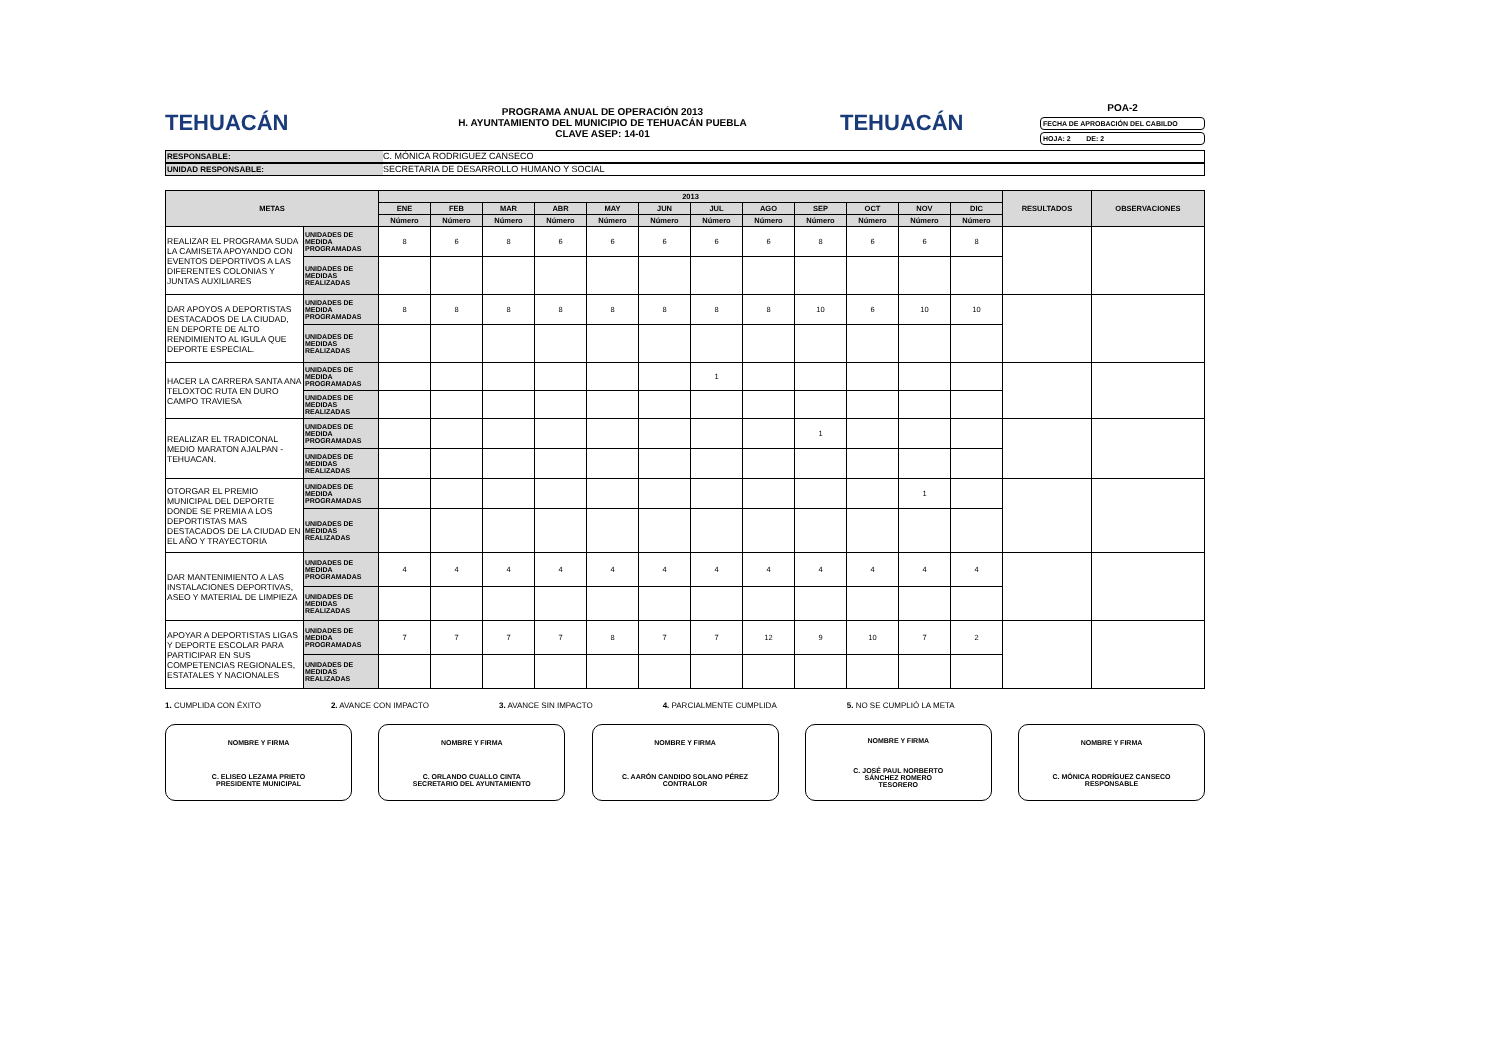TEHUACÁN
PROGRAMA ANUAL DE OPERACIÓN 2013
H. AYUNTAMIENTO DEL MUNICIPIO DE TEHUACÁN PUEBLA
CLAVE ASEP: 14-01
TEHUACÁN
POA-2
FECHA DE APROBACIÓN DEL CABILDO
HOJA: 2 DE: 2
RESPONSABLE: C. MÓNICA RODRIGUEZ CANSECO
UNIDAD RESPONSABLE: SECRETARIA DE DESARROLLO HUMANO Y SOCIAL
| METAS | | 2013 | | | | | | | | | | | | RESULTADOS | OBSERVACIONES |
| --- | --- | --- | --- | --- | --- | --- | --- | --- | --- | --- | --- | --- | --- | --- | --- |
| | | ENE | FEB | MAR | ABR | MAY | JUN | JUL | AGO | SEP | OCT | NOV | DIC | | |
| | | Número | Número | Número | Número | Número | Número | Número | Número | Número | Número | Número | Número | | |
| REALIZAR EL PROGRAMA SUDA LA CAMISETA APOYANDO CON EVENTOS DEPORTIVOS A LAS DIFERENTES COLONIAS Y JUNTAS AUXILIARES | UNIDADES DE MEDIDA PROGRAMADAS | 8 | 6 | 8 | 6 | 6 | 6 | 6 | 6 | 8 | 6 | 6 | 8 | | |
| | UNIDADES DE MEDIDAS REALIZADAS | | | | | | | | | | | | | | |
| DAR APOYOS A DEPORTISTAS DESTACADOS DE LA CIUDAD, EN DEPORTE DE ALTO RENDIMIENTO AL IGULA QUE DEPORTE ESPECIAL. | UNIDADES DE MEDIDA PROGRAMADAS | 8 | 8 | 8 | 8 | 8 | 8 | 8 | 8 | 10 | 6 | 10 | 10 | | |
| | UNIDADES DE MEDIDAS REALIZADAS | | | | | | | | | | | | | | |
| HACER LA CARRERA SANTA ANA TELOXTOC RUTA EN DURO CAMPO TRAVIESA | UNIDADES DE MEDIDA PROGRAMADAS | | | | | | | 1 | | | | | | | |
| | UNIDADES DE MEDIDAS REALIZADAS | | | | | | | | | | | | | | |
| REALIZAR EL TRADICONAL MEDIO MARATON AJALPAN - TEHUACAN. | UNIDADES DE MEDIDA PROGRAMADAS | | | | | | | | | 1 | | | | | |
| | UNIDADES DE MEDIDAS REALIZADAS | | | | | | | | | | | | | | |
| OTORGAR EL PREMIO MUNICIPAL DEL DEPORTE DONDE SE PREMIA A LOS DEPORTISTAS MAS DESTACADOS DE LA CIUDAD EN EL AÑO Y TRAYECTORIA | UNIDADES DE MEDIDA PROGRAMADAS | | | | | | | | | | | 1 | | | |
| | UNIDADES DE MEDIDAS REALIZADAS | | | | | | | | | | | | | | |
| DAR MANTENIMIENTO A LAS INSTALACIONES DEPORTIVAS, ASEO Y MATERIAL DE LIMPIEZA | UNIDADES DE MEDIDA PROGRAMADAS | 4 | 4 | 4 | 4 | 4 | 4 | 4 | 4 | 4 | 4 | 4 | 4 | | |
| | UNIDADES DE MEDIDAS REALIZADAS | | | | | | | | | | | | | | |
| APOYAR A DEPORTISTAS LIGAS Y DEPORTE ESCOLAR PARA PARTICIPAR EN SUS COMPETENCIAS REGIONALES, ESTATALES Y NACIONALES | UNIDADES DE MEDIDA PROGRAMADAS | 7 | 7 | 7 | 7 | 8 | 7 | 7 | 12 | 9 | 10 | 7 | 2 | | |
| | UNIDADES DE MEDIDAS REALIZADAS | | | | | | | | | | | | | | |
1. CUMPLIDA CON ÉXITO 2. AVANCE CON IMPACTO 3. AVANCE SIN IMPACTO 4. PARCIALMENTE CUMPLIDA 5. NO SE CUMPLIÓ LA META
NOMBRE Y FIRMA
C. ELISEO LEZAMA PRIETO
PRESIDENTE MUNICIPAL
NOMBRE Y FIRMA
C. ORLANDO CUALLO CINTA
SECRETARIO DEL AYUNTAMIENTO
NOMBRE Y FIRMA
C. AARÓN CANDIDO SOLANO PÉREZ
CONTRALOR
NOMBRE Y FIRMA
C. JOSÉ PAUL NORBERTO
SÁNCHEZ ROMERO
TESORERO
NOMBRE Y FIRMA
C. MÓNICA RODRÍGUEZ CANSECO
RESPONSABLE